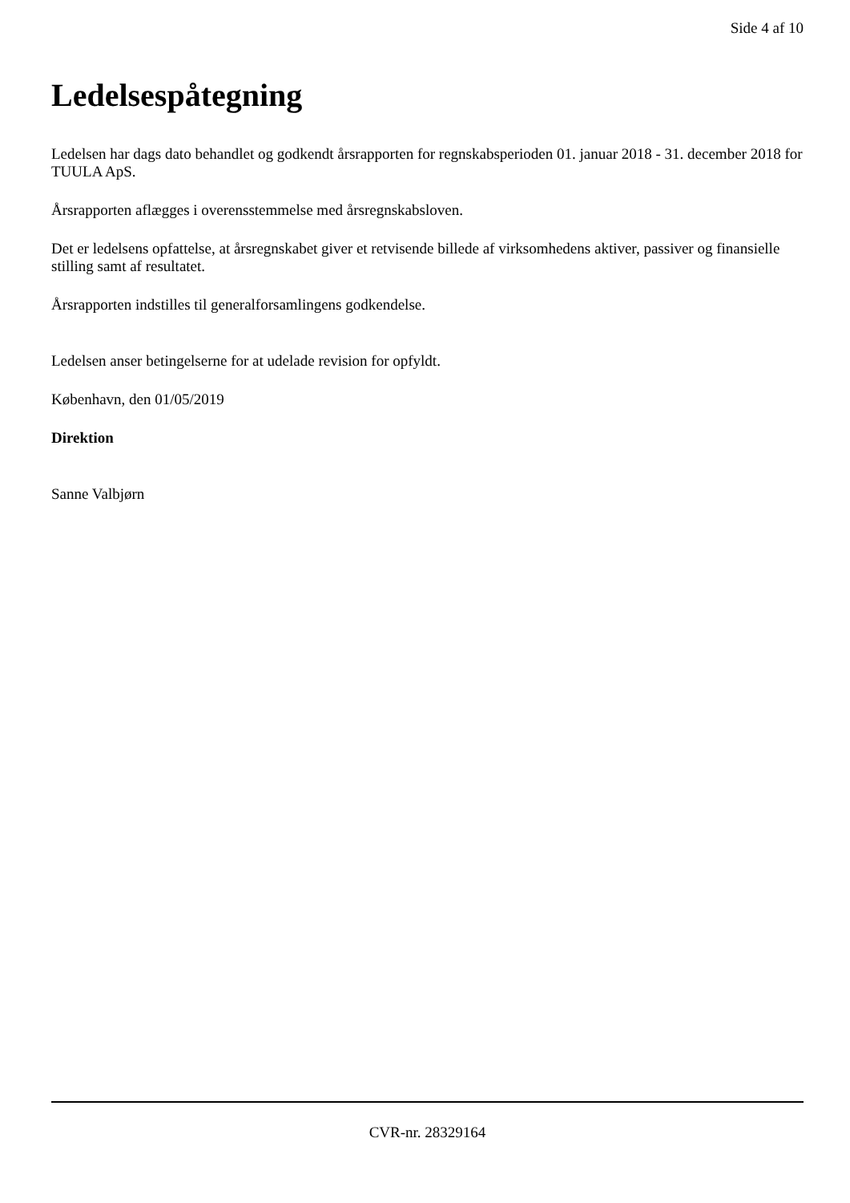Side 4 af 10
Ledelsespåtegning
Ledelsen har dags dato behandlet og godkendt årsrapporten for regnskabsperioden 01. januar 2018 - 31. december 2018 for TUULA ApS.
Årsrapporten aflægges i overensstemmelse med årsregnskabsloven.
Det er ledelsens opfattelse, at årsregnskabet giver et retvisende billede af virksomhedens aktiver, passiver og finansielle stilling samt af resultatet.
Årsrapporten indstilles til generalforsamlingens godkendelse.
Ledelsen anser betingelserne for at udelade revision for opfyldt.
København, den 01/05/2019
Direktion
Sanne Valbjørn
CVR-nr. 28329164